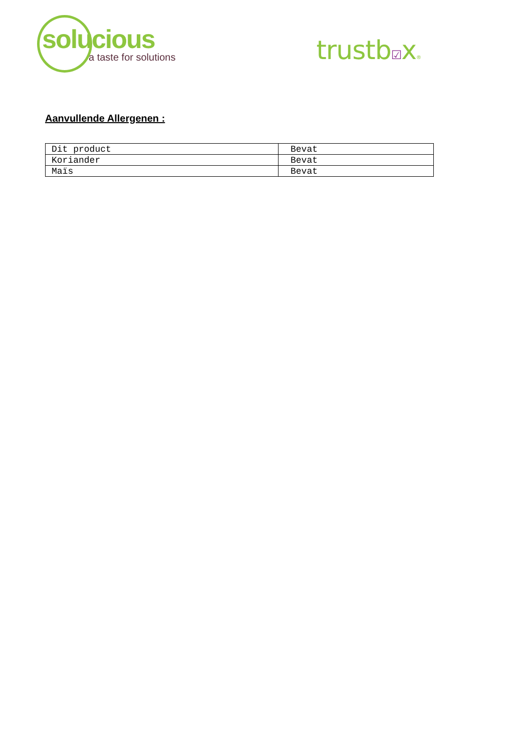solucious
a taste for solutions
trustb☑x®
Aanvullende Allergenen :
| Dit product | Bevat |
| Koriander | Bevat |
| Maïs | Bevat |